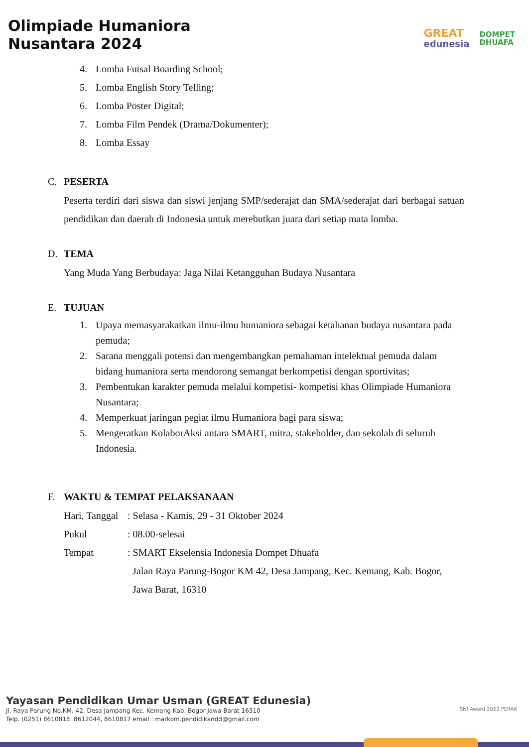Olimpiade Humaniora
Nusantara 2024
GREAT
edunesia
DOMPET
DHUAFA
4. Lomba Futsal Boarding School;
5. Lomba English Story Telling;
6. Lomba Poster Digital;
7. Lomba Film Pendek (Drama/Dokumenter);
8. Lomba Essay
C. PESERTA
Peserta terdiri dari siswa dan siswi jenjang SMP/sederajat dan SMA/sederajat dari berbagai satuan pendidikan dan daerah di Indonesia untuk merebutkan juara dari setiap mata lomba.
D. TEMA
Yang Muda Yang Berbudaya: Jaga Nilai Ketangguhan Budaya Nusantara
E. TUJUAN
1. Upaya memasyarakatkan ilmu-ilmu humaniora sebagai ketahanan budaya nusantara pada pemuda;
2. Sarana menggali potensi dan mengembangkan pemahaman intelektual pemuda dalam bidang humaniora serta mendorong semangat berkompetisi dengan sportivitas;
3. Pembentukan karakter pemuda melalui kompetisi- kompetisi khas Olimpiade Humaniora Nusantara;
4. Memperkuat jaringan pegiat ilmu Humaniora bagi para siswa;
5. Mengeratkan KolaborAksi antara SMART, mitra, stakeholder, dan sekolah di seluruh Indonesia.
F. WAKTU & TEMPAT PELAKSANAAN
| Hari, Tanggal | : Selasa - Kamis, 29 - 31 Oktober 2024 |
| Pukul | : 08.00-selesai |
| Tempat | : SMART Ekselensia Indonesia Dompet Dhuafa Jalan Raya Parung-Bogor KM 42, Desa Jampang, Kec. Kemang, Kab. Bogor, Jawa Barat, 16310 |
Yayasan Pendidikan Umar Usman (GREAT Edunesia)
Jl. Raya Parung No.KM. 42, Desa Jampang Kec. Kemang Kab. Bogor Jawa Barat 16310
Telp. (0251) 8610818. 8612044, 8610817 email : markom.pendidikandd@gmail.com
SNI Award 2023 PERAK